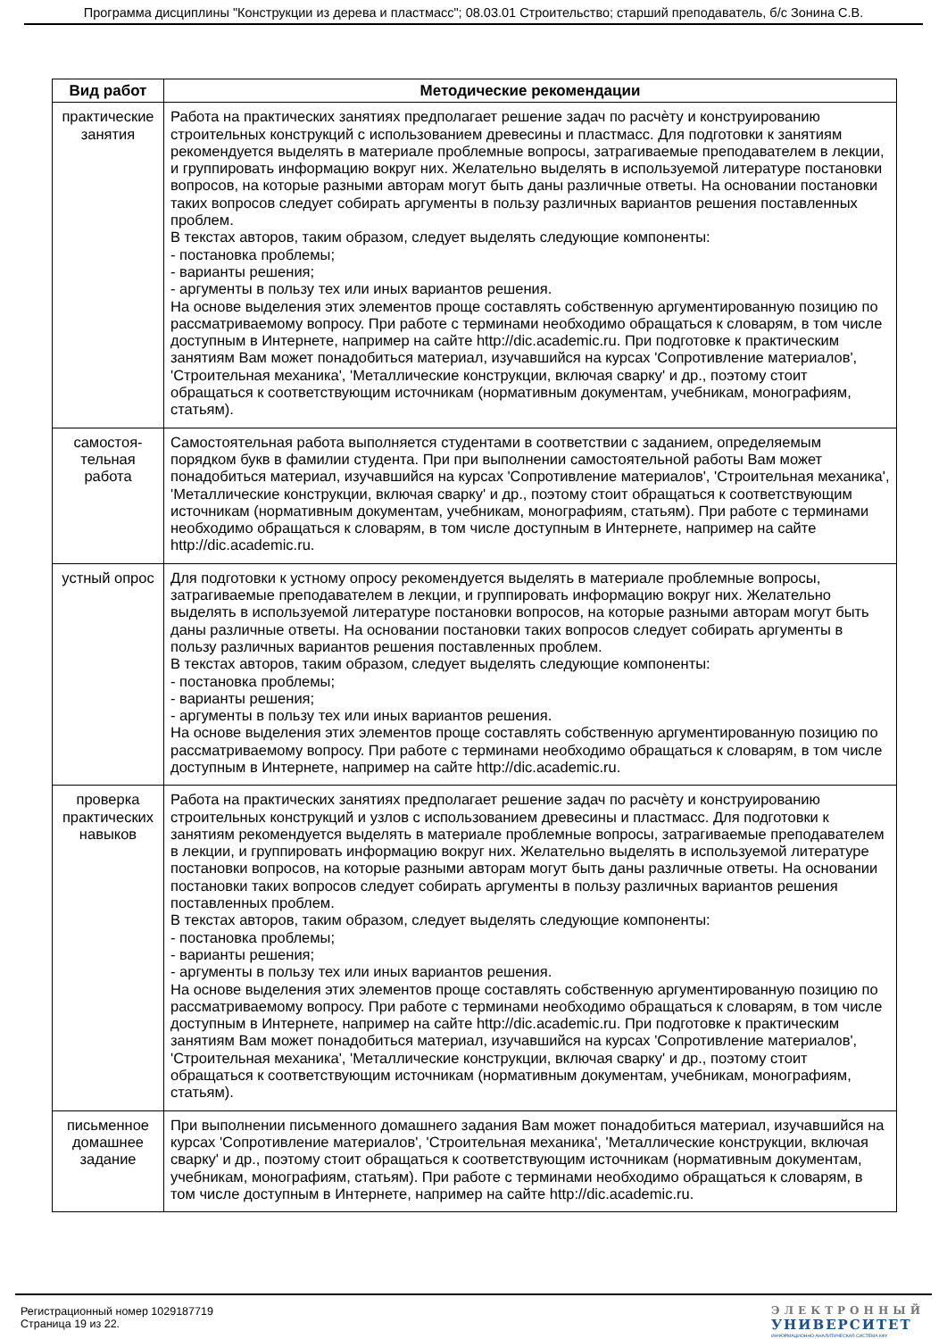Программа дисциплины "Конструкции из дерева и пластмасс"; 08.03.01 Строительство; старший преподаватель, б/с Зонина С.В.
| Вид работ | Методические рекомендации |
| --- | --- |
| практические занятия | Работа на практических занятиях предполагает решение задач по расчѐту и конструированию строительных конструкций с использованием древесины и пластмасс. Для подготовки к занятиям рекомендуется выделять в материале проблемные вопросы, затрагиваемые преподавателем в лекции, и группировать информацию вокруг них. Желательно выделять в используемой литературе постановки вопросов, на которые разными авторам могут быть даны различные ответы. На основании постановки таких вопросов следует собирать аргументы в пользу различных вариантов решения поставленных проблем. В текстах авторов, таким образом, следует выделять следующие компоненты: - постановка проблемы; - варианты решения; - аргументы в пользу тех или иных вариантов решения. На основе выделения этих элементов проще составлять собственную аргументированную позицию по рассматриваемому вопросу. При работе с терминами необходимо обращаться к словарям, в том числе доступным в Интернете, например на сайте http://dic.academic.ru. При подготовке к практическим занятиям Вам может понадобиться материал, изучавшийся на курсах 'Сопротивление материалов', 'Строительная механика', 'Металлические конструкции, включая сварку' и др., поэтому стоит обращаться к соответствующим источникам (нормативным документам, учебникам, монографиям, статьям). |
| самостоя-тельная работа | Самостоятельная работа выполняется студентами в соответствии с заданием, определяемым порядком букв в фамилии студента. При при выполнении самостоятельной работы Вам может понадобиться материал, изучавшийся на курсах 'Сопротивление материалов', 'Строительная механика', 'Металлические конструкции, включая сварку' и др., поэтому стоит обращаться к соответствующим источникам (нормативным документам, учебникам, монографиям, статьям). При работе с терминами необходимо обращаться к словарям, в том числе доступным в Интернете, например на сайте http://dic.academic.ru. |
| устный опрос | Для подготовки к устному опросу рекомендуется выделять в материале проблемные вопросы, затрагиваемые преподавателем в лекции, и группировать информацию вокруг них. Желательно выделять в используемой литературе постановки вопросов, на которые разными авторам могут быть даны различные ответы. На основании постановки таких вопросов следует собирать аргументы в пользу различных вариантов решения поставленных проблем. В текстах авторов, таким образом, следует выделять следующие компоненты: - постановка проблемы; - варианты решения; - аргументы в пользу тех или иных вариантов решения. На основе выделения этих элементов проще составлять собственную аргументированную позицию по рассматриваемому вопросу. При работе с терминами необходимо обращаться к словарям, в том числе доступным в Интернете, например на сайте http://dic.academic.ru. |
| проверка практических навыков | Работа на практических занятиях предполагает решение задач по расчѐту и конструированию строительных конструкций и узлов с использованием древесины и пластмасс. Для подготовки к занятиям рекомендуется выделять в материале проблемные вопросы, затрагиваемые преподавателем в лекции, и группировать информацию вокруг них. Желательно выделять в используемой литературе постановки вопросов, на которые разными авторам могут быть даны различные ответы. На основании постановки таких вопросов следует собирать аргументы в пользу различных вариантов решения поставленных проблем. В текстах авторов, таким образом, следует выделять следующие компоненты: - постановка проблемы; - варианты решения; - аргументы в пользу тех или иных вариантов решения. На основе выделения этих элементов проще составлять собственную аргументированную позицию по рассматриваемому вопросу. При работе с терминами необходимо обращаться к словарям, в том числе доступным в Интернете, например на сайте http://dic.academic.ru. При подготовке к практическим занятиям Вам может понадобиться материал, изучавшийся на курсах 'Сопротивление материалов', 'Строительная механика', 'Металлические конструкции, включая сварку' и др., поэтому стоит обращаться к соответствующим источникам (нормативным документам, учебникам, монографиям, статьям). |
| письменное домашнее задание | При выполнении письменного домашнего задания Вам может понадобиться материал, изучавшийся на курсах 'Сопротивление материалов', 'Строительная механика', 'Металлические конструкции, включая сварку' и др., поэтому стоит обращаться к соответствующим источникам (нормативным документам, учебникам, монографиям, статьям). При работе с терминами необходимо обращаться к словарям, в том числе доступным в Интернете, например на сайте http://dic.academic.ru. |
Регистрационный номер 1029187719
Страница 19 из 22.
ЭЛЕКТРОННЫЙ
УНИВЕРСИТЕТ
ИНФОРМАЦИОННО-АНАЛИТИЧЕСКАЯ СИСТЕМА КФУ